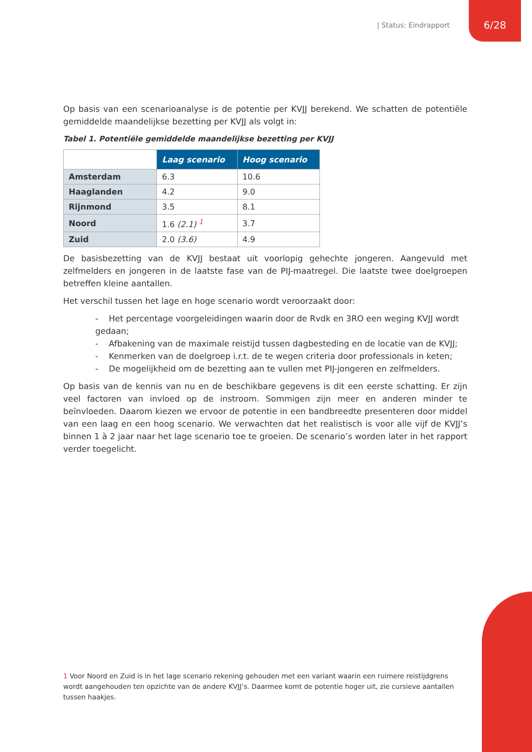| Status: Eindrapport 6/28
Op basis van een scenarioanalyse is de potentie per KVJJ berekend. We schatten de potentiële gemiddelde maandelijkse bezetting per KVJJ als volgt in:
Tabel 1. Potentiële gemiddelde maandelijkse bezetting per KVJJ
| | Laag scenario | Hoog scenario |
| Amsterdam | 6.3 | 10.6 |
| Haaglanden | 4.2 | 9.0 |
| Rijnmond | 3.5 | 8.1 |
| Noord | 1.6 (2.1) <sup>1</sup> | 3.7 |
| Zuid | 2.0 (3.6) | 4.9 |
De basisbezetting van de KVJJ bestaat uit voorlopig gehechte jongeren. Aangevuld met zelfmelders en jongeren in de laatste fase van de PIJ-maatregel. Die laatste twee doelgroepen betreffen kleine aantallen.
Het verschil tussen het lage en hoge scenario wordt veroorzaakt door:
- Het percentage voorgeleidingen waarin door de Rvdk en 3RO een weging KVJJ wordt gedaan;
- Afbakening van de maximale reistijd tussen dagbesteding en de locatie van de KVJJ;
- Kenmerken van de doelgroep i.r.t. de te wegen criteria door professionals in keten;
- De mogelijkheid om de bezetting aan te vullen met PIJ-jongeren en zelfmelders.
Op basis van de kennis van nu en de beschikbare gegevens is dit een eerste schatting. Er zijn veel factoren van invloed op de instroom. Sommigen zijn meer en anderen minder te beïnvloeden. Daarom kiezen we ervoor de potentie in een bandbreedte presenteren door middel van een laag en een hoog scenario. We verwachten dat het realistisch is voor alle vijf de KVJJ’s binnen 1 à 2 jaar naar het lage scenario toe te groeien. De scenario’s worden later in het rapport verder toegelicht.
1 Voor Noord en Zuid is in het lage scenario rekening gehouden met een variant waarin een ruimere reistijdgrens wordt aangehouden ten opzichte van de andere KVJJ’s. Daarmee komt de potentie hoger uit, zie cursieve aantallen tussen haakjes.